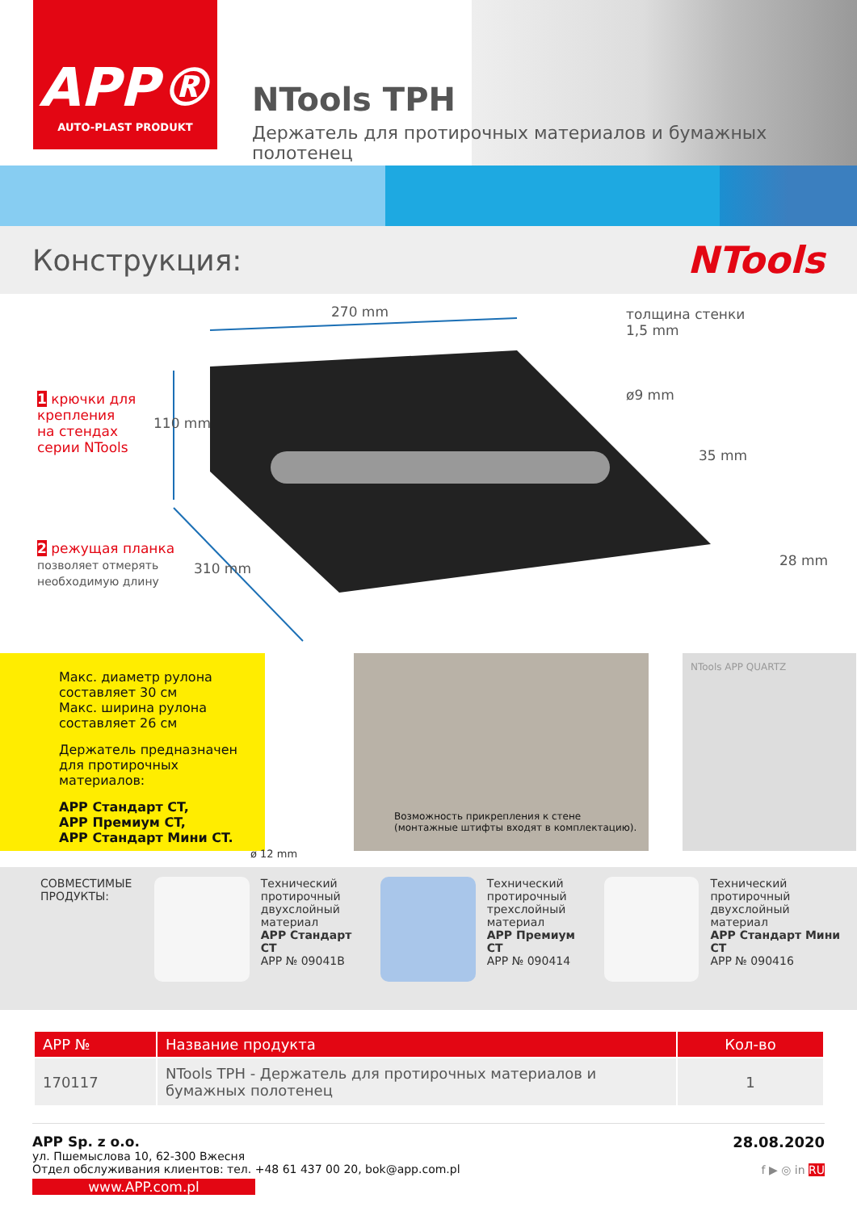APP®
AUTO-PLAST PRODUKT
NTools TPH
Держатель для протирочных материалов и бумажных полотенец
Конструкция:
NTools
270 mm
толщина стенки
1,5 mm
ø9 mm
35 mm
28 mm
110 mm
310 mm
1 крючки для
крепления
на стендах
серии NTools
2 режущая планка
позволяет отмерять
необходимую длину
Макс. диаметр рулона составляет 30 см
Макс. ширина рулона составляет 26 см
Держатель предназначен для протирочных материалов:
APP Стандарт CT,
APP Премиум CT,
APP Стандарт Мини CT.
ø 12 mm
Возможность прикрепления к стене
(монтажные штифты входят в комплектацию).
NTools APP QUARTZ
СОВМЕСТИМЫЕ ПРОДУКТЫ:
Технический
протирочный
двухслойный
материал
APP Стандарт CT
APP № 09041B
Технический
протирочный
трехслойный
материал
APP Премиум CT
APP № 090414
Технический
протирочный
двухслойный
материал
APP Стандарт Мини CT
APP № 090416
| APP № | Название продукта | Кол-во |
| --- | --- | --- |
| 170117 | NTools TPH - Держатель для протирочных материалов и бумажных полотенец | 1 |
APP Sp. z o.o.
ул. Пшемыслова 10, 62-300 Вжесня
Отдел обслуживания клиентов: тел. +48 61 437 00 20, bok@app.com.pl
www.APP.com.pl
28.08.2020
f ▶ ◎ in RU